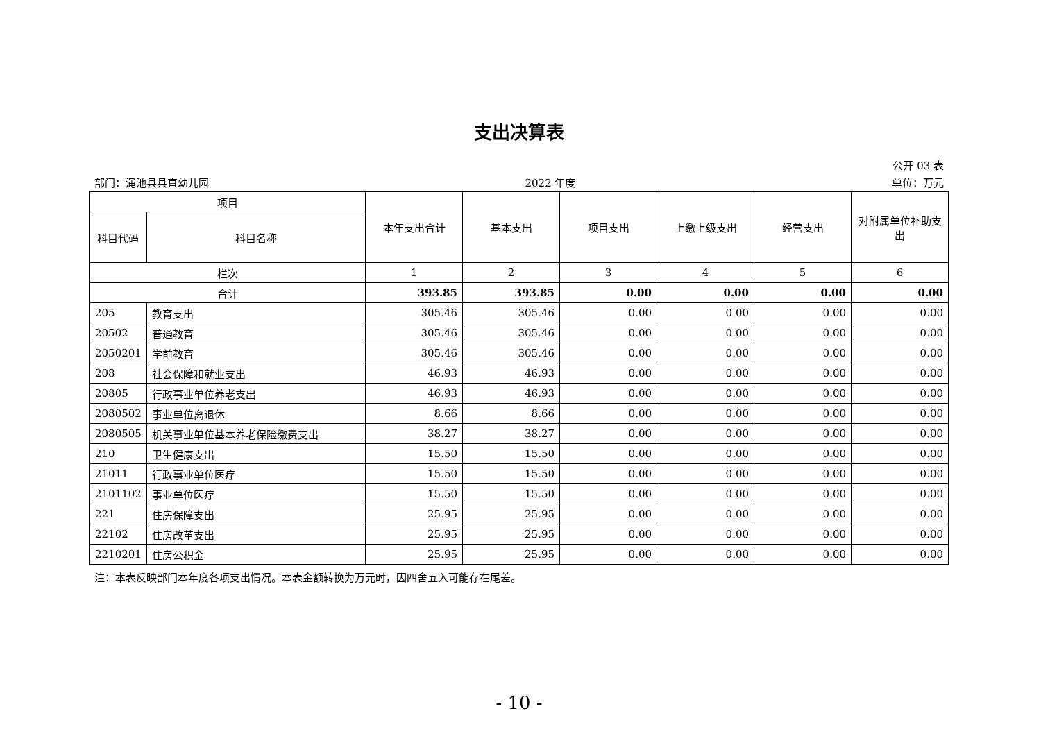支出决算表
公开 03 表
部门：渑池县县直幼儿园 2022 年度 单位：万元
| 项目 | | 本年支出合计 | 基本支出 | 项目支出 | 上缴上级支出 | 经营支出 | 对附属单位补助支出 |
| --- | --- | --- | --- | --- | --- | --- | --- |
| 科目代码 | 科目名称 | | | | | | |
| 栏次 | | 1 | 2 | 3 | 4 | 5 | 6 |
| 合计 | | 393.85 | 393.85 | 0.00 | 0.00 | 0.00 | 0.00 |
| 205 | 教育支出 | 305.46 | 305.46 | 0.00 | 0.00 | 0.00 | 0.00 |
| 20502 | 普通教育 | 305.46 | 305.46 | 0.00 | 0.00 | 0.00 | 0.00 |
| 2050201 | 学前教育 | 305.46 | 305.46 | 0.00 | 0.00 | 0.00 | 0.00 |
| 208 | 社会保障和就业支出 | 46.93 | 46.93 | 0.00 | 0.00 | 0.00 | 0.00 |
| 20805 | 行政事业单位养老支出 | 46.93 | 46.93 | 0.00 | 0.00 | 0.00 | 0.00 |
| 2080502 | 事业单位离退休 | 8.66 | 8.66 | 0.00 | 0.00 | 0.00 | 0.00 |
| 2080505 | 机关事业单位基本养老保险缴费支出 | 38.27 | 38.27 | 0.00 | 0.00 | 0.00 | 0.00 |
| 210 | 卫生健康支出 | 15.50 | 15.50 | 0.00 | 0.00 | 0.00 | 0.00 |
| 21011 | 行政事业单位医疗 | 15.50 | 15.50 | 0.00 | 0.00 | 0.00 | 0.00 |
| 2101102 | 事业单位医疗 | 15.50 | 15.50 | 0.00 | 0.00 | 0.00 | 0.00 |
| 221 | 住房保障支出 | 25.95 | 25.95 | 0.00 | 0.00 | 0.00 | 0.00 |
| 22102 | 住房改革支出 | 25.95 | 25.95 | 0.00 | 0.00 | 0.00 | 0.00 |
| 2210201 | 住房公积金 | 25.95 | 25.95 | 0.00 | 0.00 | 0.00 | 0.00 |
注：本表反映部门本年度各项支出情况。本表金额转换为万元时，因四舍五入可能存在尾差。
- 10 -